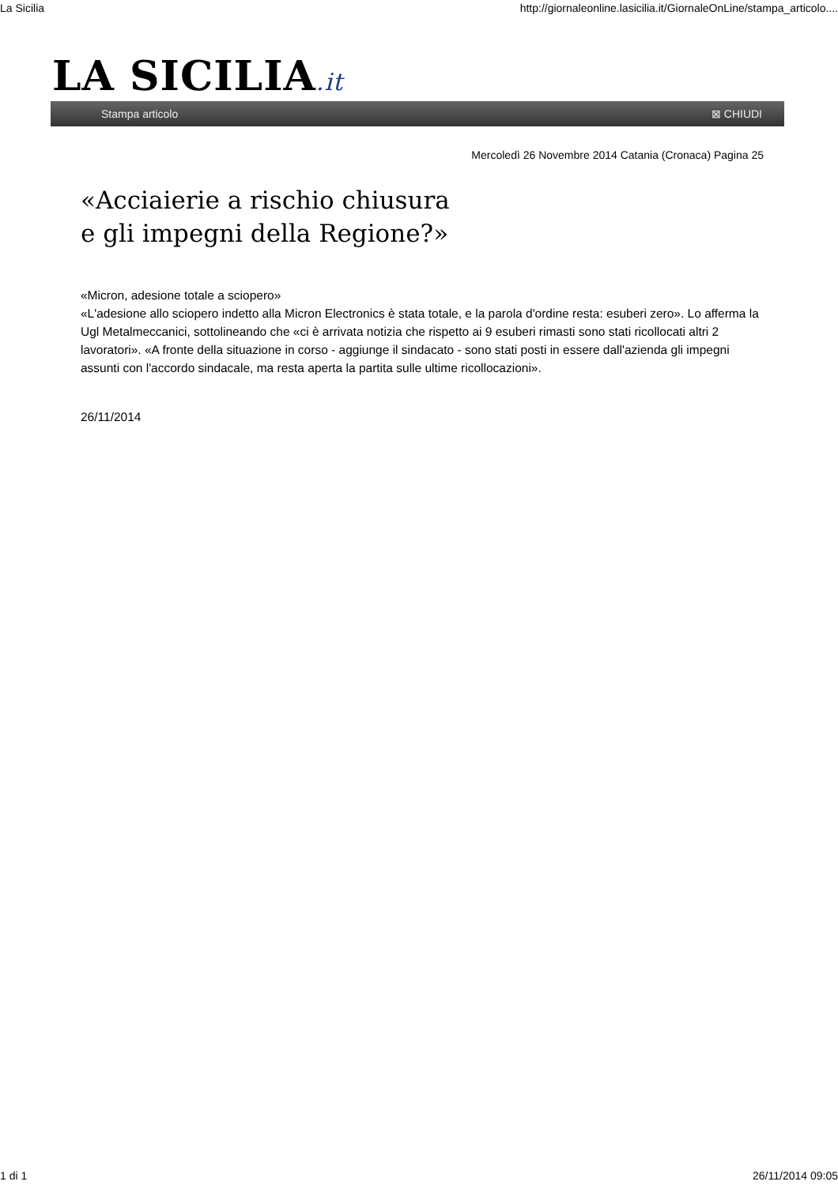La Sicilia http://giornaleonline.lasicilia.it/GiornaleOnLine/stampa_articolo....
LA SICILIA.it
Stampa articolo ⊠ CHIUDI
Mercoledì 26 Novembre 2014 Catania (Cronaca) Pagina 25
«Acciaierie a rischio chiusura
e gli impegni della Regione?»
«Micron, adesione totale a sciopero»
«L'adesione allo sciopero indetto alla Micron Electronics è stata totale, e la parola d'ordine resta: esuberi zero». Lo afferma la Ugl Metalmeccanici, sottolineando che «ci è arrivata notizia che rispetto ai 9 esuberi rimasti sono stati ricollocati altri 2 lavoratori». «A fronte della situazione in corso - aggiunge il sindacato - sono stati posti in essere dall'azienda gli impegni assunti con l'accordo sindacale, ma resta aperta la partita sulle ultime ricollocazioni».
26/11/2014
1 di 1 26/11/2014 09:05